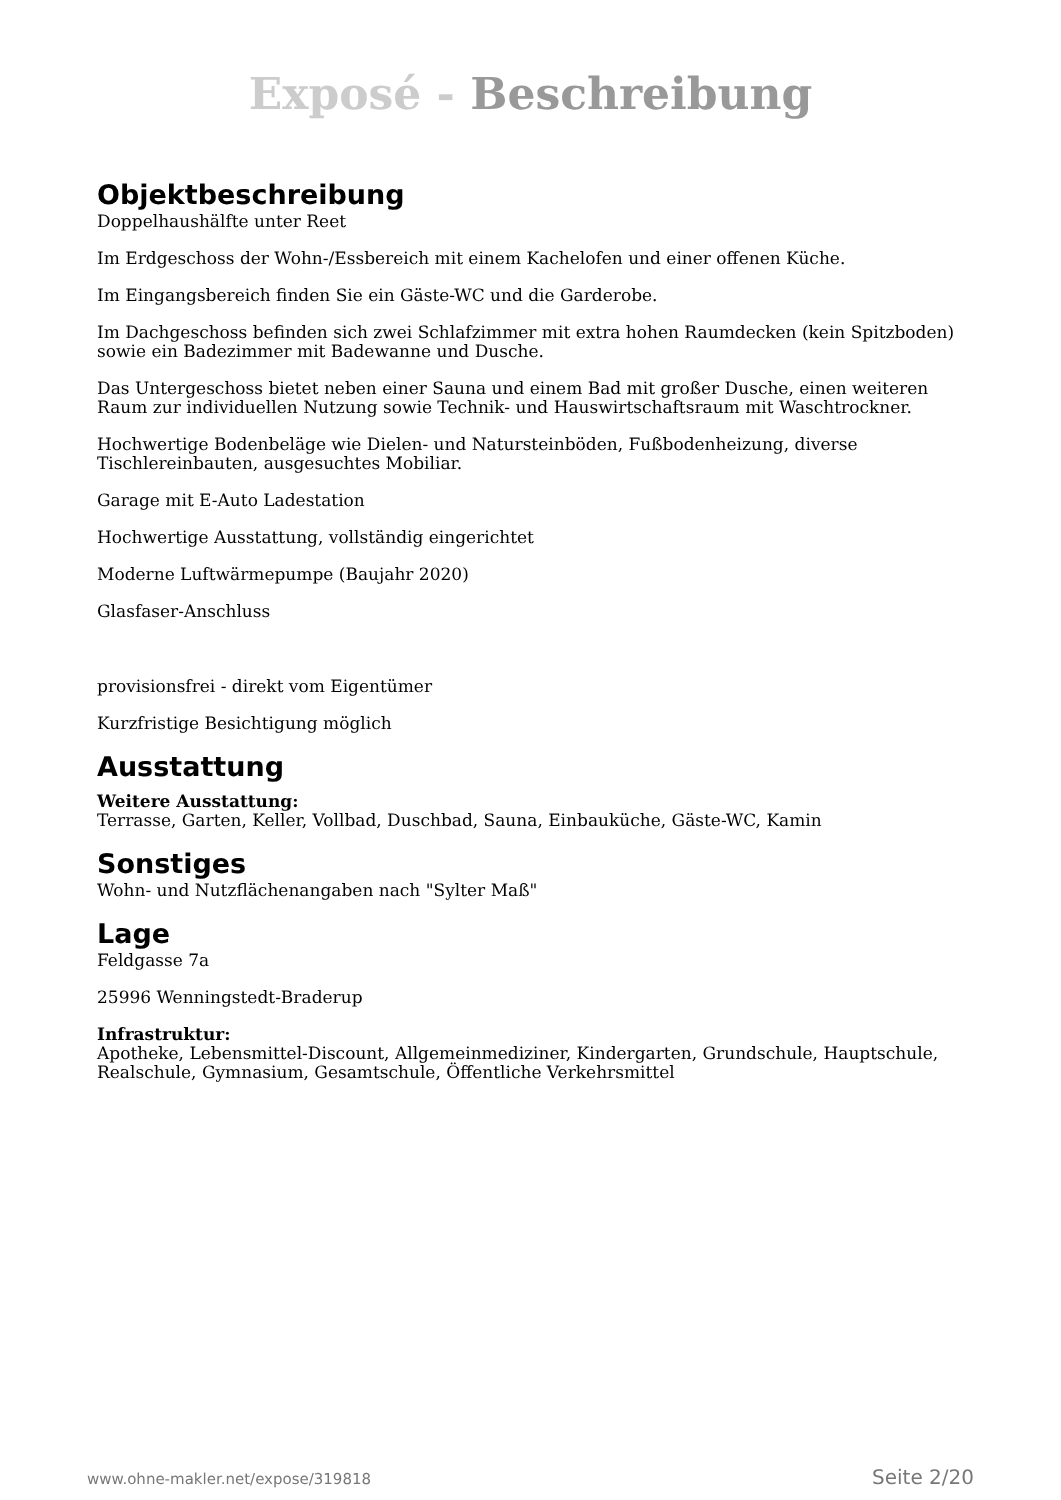Exposé - Beschreibung
Objektbeschreibung
Doppelhaushälfte unter Reet
Im Erdgeschoss der Wohn-/Essbereich mit einem Kachelofen und einer offenen Küche.
Im Eingangsbereich finden Sie ein Gäste-WC und die Garderobe.
Im Dachgeschoss befinden sich zwei Schlafzimmer mit extra hohen Raumdecken (kein Spitzboden) sowie ein Badezimmer mit Badewanne und Dusche.
Das Untergeschoss bietet neben einer Sauna und einem Bad mit großer Dusche, einen weiteren Raum zur individuellen Nutzung sowie Technik- und Hauswirtschaftsraum mit Waschtrockner.
Hochwertige Bodenbeläge wie Dielen- und Natursteinböden, Fußbodenheizung, diverse Tischlereinbauten, ausgesuchtes Mobiliar.
Garage mit E-Auto Ladestation
Hochwertige Ausstattung, vollständig eingerichtet
Moderne Luftwärmepumpe (Baujahr 2020)
Glasfaser-Anschluss
provisionsfrei - direkt vom Eigentümer
Kurzfristige Besichtigung möglich
Ausstattung
Weitere Ausstattung:
Terrasse, Garten, Keller, Vollbad, Duschbad, Sauna, Einbauküche, Gäste-WC, Kamin
Sonstiges
Wohn- und Nutzflächenangaben nach "Sylter Maß"
Lage
Feldgasse 7a
25996 Wenningstedt-Braderup
Infrastruktur:
Apotheke, Lebensmittel-Discount, Allgemeinmediziner, Kindergarten, Grundschule, Hauptschule, Realschule, Gymnasium, Gesamtschule, Öffentliche Verkehrsmittel
www.ohne-makler.net/expose/319818 Seite 2/20